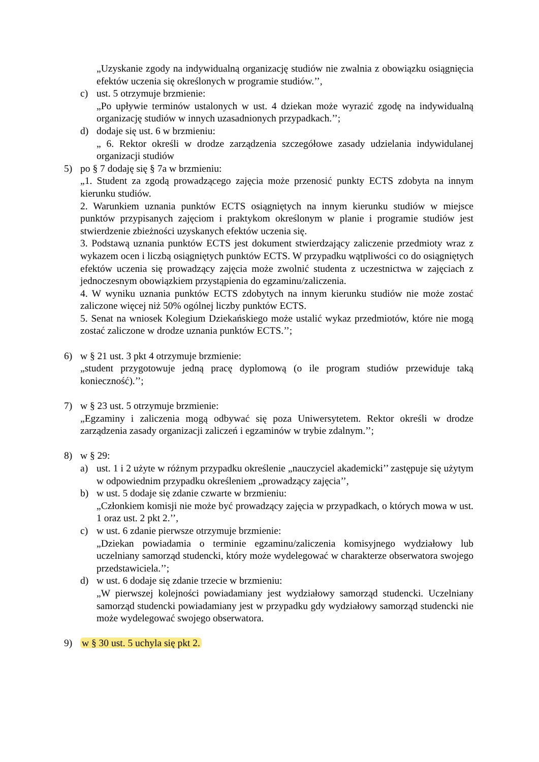„Uzyskanie zgody na indywidualną organizację studiów nie zwalnia z obowiązku osiągnięcia efektów uczenia się określonych w programie studiów.’’,
c) ust. 5 otrzymuje brzmienie:
„Po upływie terminów ustalonych w ust. 4 dziekan może wyrazić zgodę na indywidualną organizację studiów w innych uzasadnionych przypadkach.’’;
d) dodaje się ust. 6 w brzmieniu:
„ 6. Rektor określi w drodze zarządzenia szczegółowe zasady udzielania indywidulanej organizacji studiów
5) po § 7 dodaję się § 7a w brzmieniu:
„1. Student za zgodą prowadzącego zajęcia może przenosić punkty ECTS zdobyta na innym kierunku studiów.
2. Warunkiem uznania punktów ECTS osiągniętych na innym kierunku studiów w miejsce punktów przypisanych zajęciom i praktykom określonym w planie i programie studiów jest stwierdzenie zbieżności uzyskanych efektów uczenia się.
3. Podstawą uznania punktów ECTS jest dokument stwierdzający zaliczenie przedmioty wraz z wykazem ocen i liczbą osiągniętych punktów ECTS. W przypadku wątpliwości co do osiągniętych efektów uczenia się prowadzący zajęcia może zwolnić studenta z uczestnictwa w zajęciach z jednoczesnym obowiązkiem przystąpienia do egzaminu/zaliczenia.
4. W wyniku uznania punktów ECTS zdobytych na innym kierunku studiów nie może zostać zaliczone więcej niż 50% ogólnej liczby punktów ECTS.
5. Senat na wniosek Kolegium Dziekańskiego może ustalić wykaz przedmiotów, które nie mogą zostać zaliczone w drodze uznania punktów ECTS.’’;
6) w § 21 ust. 3 pkt 4 otrzymuje brzmienie:
„student przygotowuje jedną pracę dyplomową (o ile program studiów przewiduje taką konieczność).’’;
7) w § 23 ust. 5 otrzymuje brzmienie:
„Egzaminy i zaliczenia mogą odbywać się poza Uniwersytetem. Rektor określi w drodze zarządzenia zasady organizacji zaliczeń i egzaminów w trybie zdalnym.’’;
8) w § 29:
a) ust. 1 i 2 użyte w różnym przypadku określenie „nauczyciel akademicki’’ zastępuje się użytym w odpowiednim przypadku określeniem „prowadzący zajęcia’’,
b) w ust. 5 dodaje się zdanie czwarte w brzmieniu:
„Członkiem komisji nie może być prowadzący zajęcia w przypadkach, o których mowa w ust. 1 oraz ust. 2 pkt 2.’’,
c) w ust. 6 zdanie pierwsze otrzymuje brzmienie:
„Dziekan powiadamia o terminie egzaminu/zaliczenia komisyjnego wydziałowy lub uczelniany samorząd studencki, który może wydelegować w charakterze obserwatora swojego przedstawiciela.’’;
d) w ust. 6 dodaje się zdanie trzecie w brzmieniu:
„W pierwszej kolejności powiadamiany jest wydziałowy samorząd studencki. Uczelniany samorząd studencki powiadamiany jest w przypadku gdy wydziałowy samorząd studencki nie może wydelegować swojego obserwatora.
9) w § 30 ust. 5 uchyla się pkt 2.